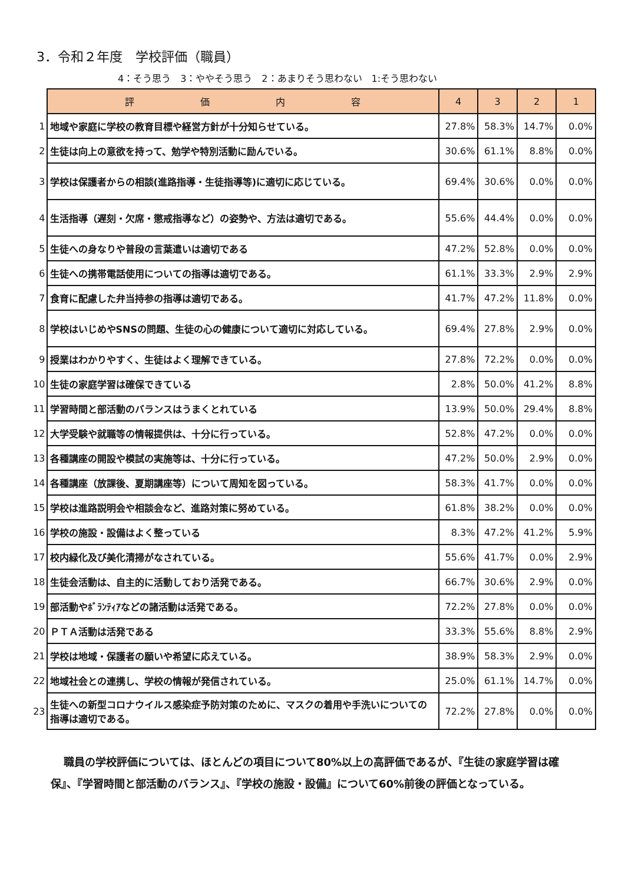3．令和２年度　学校評価（職員）
4：そう思う　3：ややそう思う　2：あまりそう思わない　1:そう思わない
| | 評 価 内 容 | 4 | 3 | 2 | 1 |
| 1 | 地域や家庭に学校の教育目標や経営方針が十分知らせている。 | 27.8% | 58.3% | 14.7% | 0.0% |
| 2 | 生徒は向上の意欲を持って、勉学や特別活動に励んでいる。 | 30.6% | 61.1% | 8.8% | 0.0% |
| 3 | 学校は保護者からの相談(進路指導・生徒指導等)に適切に応じている。 | 69.4% | 30.6% | 0.0% | 0.0% |
| 4 | 生活指導（遅刻・欠席・懲戒指導など）の姿勢や、方法は適切である。 | 55.6% | 44.4% | 0.0% | 0.0% |
| 5 | 生徒への身なりや普段の言葉遣いは適切である | 47.2% | 52.8% | 0.0% | 0.0% |
| 6 | 生徒への携帯電話使用についての指導は適切である。 | 61.1% | 33.3% | 2.9% | 2.9% |
| 7 | 食育に配慮した弁当持参の指導は適切である。 | 41.7% | 47.2% | 11.8% | 0.0% |
| 8 | 学校はいじめやSNSの問題、生徒の心の健康について適切に対応している。 | 69.4% | 27.8% | 2.9% | 0.0% |
| 9 | 授業はわかりやすく、生徒はよく理解できている。 | 27.8% | 72.2% | 0.0% | 0.0% |
| 10 | 生徒の家庭学習は確保できている | 2.8% | 50.0% | 41.2% | 8.8% |
| 11 | 学習時間と部活動のバランスはうまくとれている | 13.9% | 50.0% | 29.4% | 8.8% |
| 12 | 大学受験や就職等の情報提供は、十分に行っている。 | 52.8% | 47.2% | 0.0% | 0.0% |
| 13 | 各種講座の開設や模試の実施等は、十分に行っている。 | 47.2% | 50.0% | 2.9% | 0.0% |
| 14 | 各種講座（放課後、夏期講座等）について周知を図っている。 | 58.3% | 41.7% | 0.0% | 0.0% |
| 15 | 学校は進路説明会や相談会など、進路対策に努めている。 | 61.8% | 38.2% | 0.0% | 0.0% |
| 16 | 学校の施設・設備はよく整っている | 8.3% | 47.2% | 41.2% | 5.9% |
| 17 | 校内緑化及び美化清掃がなされている。 | 55.6% | 41.7% | 0.0% | 2.9% |
| 18 | 生徒会活動は、自主的に活動しており活発である。 | 66.7% | 30.6% | 2.9% | 0.0% |
| 19 | 部活動やﾎﾞﾗﾝﾃｨｱなどの諸活動は活発である。 | 72.2% | 27.8% | 0.0% | 0.0% |
| 20 | ＰＴＡ活動は活発である | 33.3% | 55.6% | 8.8% | 2.9% |
| 21 | 学校は地域・保護者の願いや希望に応えている。 | 38.9% | 58.3% | 2.9% | 0.0% |
| 22 | 地域社会との連携し、学校の情報が発信されている。 | 25.0% | 61.1% | 14.7% | 0.0% |
| 23 | 生徒への新型コロナウイルス感染症予防対策のために、マスクの着用や手洗いについての指導は適切である。 | 72.2% | 27.8% | 0.0% | 0.0% |
職員の学校評価については、ほとんどの項目について80%以上の高評価であるが、『生徒の家庭学習は確保』、『学習時間と部活動のバランス』、『学校の施設・設備』について60%前後の評価となっている。